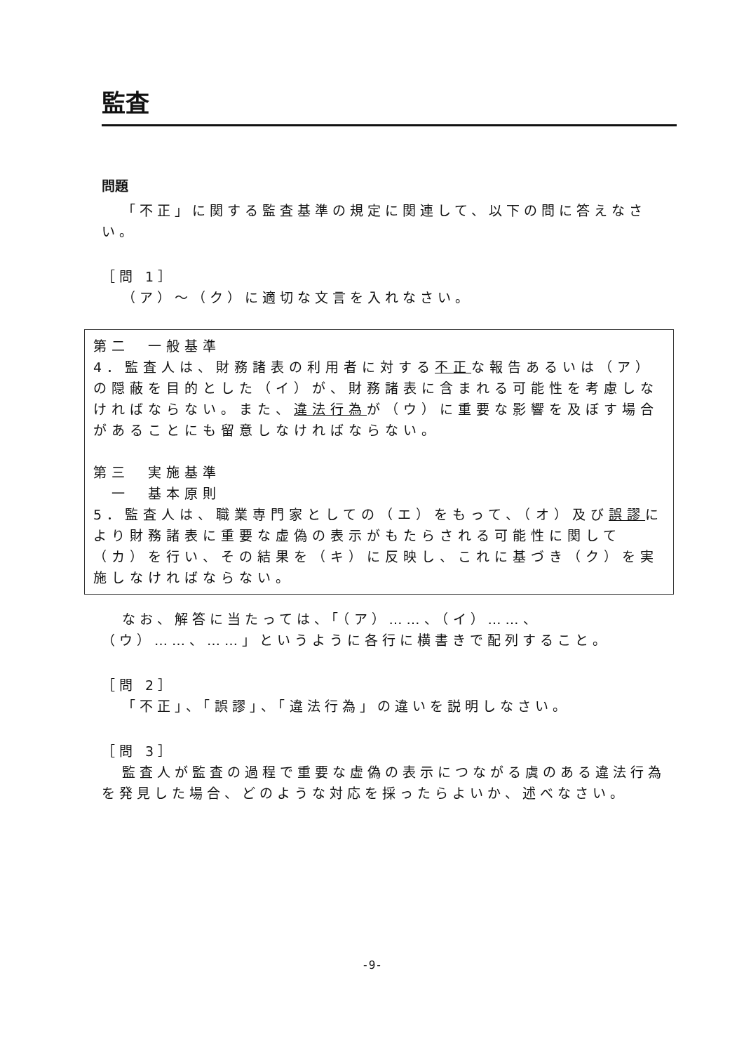監査
問題
「不正」に関する監査基準の規定に関連して、以下の問に答えなさい。
［問 1］
（ア）～（ク）に適切な文言を入れなさい。
第二　一般基準
4．監査人は、財務諸表の利用者に対する不正な報告あるいは（ア）の隠蔽を目的とした（イ）が、財務諸表に含まれる可能性を考慮しなければならない。また、違法行為が（ウ）に重要な影響を及ぼす場合があることにも留意しなければならない。
第三　実施基準
　一　基本原則
5．監査人は、職業専門家としての（エ）をもって、（オ）及び誤謬により財務諸表に重要な虚偽の表示がもたらされる可能性に関して（カ）を行い、その結果を（キ）に反映し、これに基づき（ク）を実施しなければならない。
なお、解答に当たっては、「（ア）……、（イ）……、（ウ）……、……」というように各行に横書きで配列すること。
［問 2］
「不正」、「誤謬」、「違法行為」の違いを説明しなさい。
［問 3］
監査人が監査の過程で重要な虚偽の表示につながる虞のある違法行為を発見した場合、どのような対応を採ったらよいか、述べなさい。
-9-